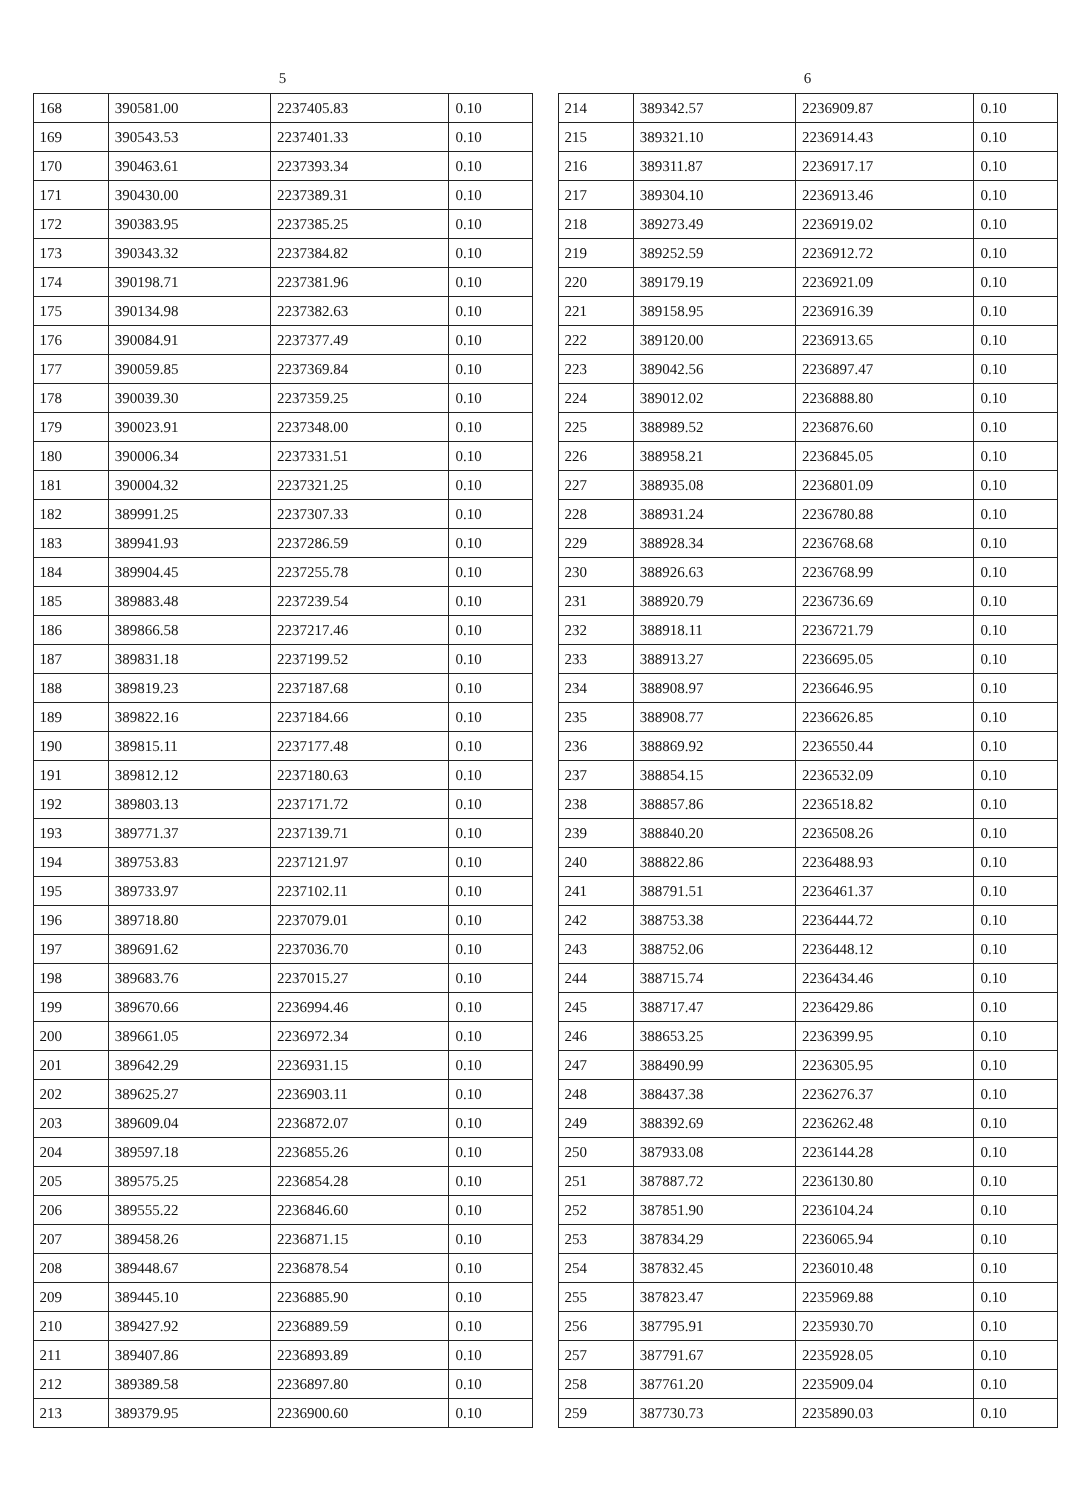5
| 168 | 390581.00 | 2237405.83 | 0.10 |
| 169 | 390543.53 | 2237401.33 | 0.10 |
| 170 | 390463.61 | 2237393.34 | 0.10 |
| 171 | 390430.00 | 2237389.31 | 0.10 |
| 172 | 390383.95 | 2237385.25 | 0.10 |
| 173 | 390343.32 | 2237384.82 | 0.10 |
| 174 | 390198.71 | 2237381.96 | 0.10 |
| 175 | 390134.98 | 2237382.63 | 0.10 |
| 176 | 390084.91 | 2237377.49 | 0.10 |
| 177 | 390059.85 | 2237369.84 | 0.10 |
| 178 | 390039.30 | 2237359.25 | 0.10 |
| 179 | 390023.91 | 2237348.00 | 0.10 |
| 180 | 390006.34 | 2237331.51 | 0.10 |
| 181 | 390004.32 | 2237321.25 | 0.10 |
| 182 | 389991.25 | 2237307.33 | 0.10 |
| 183 | 389941.93 | 2237286.59 | 0.10 |
| 184 | 389904.45 | 2237255.78 | 0.10 |
| 185 | 389883.48 | 2237239.54 | 0.10 |
| 186 | 389866.58 | 2237217.46 | 0.10 |
| 187 | 389831.18 | 2237199.52 | 0.10 |
| 188 | 389819.23 | 2237187.68 | 0.10 |
| 189 | 389822.16 | 2237184.66 | 0.10 |
| 190 | 389815.11 | 2237177.48 | 0.10 |
| 191 | 389812.12 | 2237180.63 | 0.10 |
| 192 | 389803.13 | 2237171.72 | 0.10 |
| 193 | 389771.37 | 2237139.71 | 0.10 |
| 194 | 389753.83 | 2237121.97 | 0.10 |
| 195 | 389733.97 | 2237102.11 | 0.10 |
| 196 | 389718.80 | 2237079.01 | 0.10 |
| 197 | 389691.62 | 2237036.70 | 0.10 |
| 198 | 389683.76 | 2237015.27 | 0.10 |
| 199 | 389670.66 | 2236994.46 | 0.10 |
| 200 | 389661.05 | 2236972.34 | 0.10 |
| 201 | 389642.29 | 2236931.15 | 0.10 |
| 202 | 389625.27 | 2236903.11 | 0.10 |
| 203 | 389609.04 | 2236872.07 | 0.10 |
| 204 | 389597.18 | 2236855.26 | 0.10 |
| 205 | 389575.25 | 2236854.28 | 0.10 |
| 206 | 389555.22 | 2236846.60 | 0.10 |
| 207 | 389458.26 | 2236871.15 | 0.10 |
| 208 | 389448.67 | 2236878.54 | 0.10 |
| 209 | 389445.10 | 2236885.90 | 0.10 |
| 210 | 389427.92 | 2236889.59 | 0.10 |
| 211 | 389407.86 | 2236893.89 | 0.10 |
| 212 | 389389.58 | 2236897.80 | 0.10 |
| 213 | 389379.95 | 2236900.60 | 0.10 |
6
| 214 | 389342.57 | 2236909.87 | 0.10 |
| 215 | 389321.10 | 2236914.43 | 0.10 |
| 216 | 389311.87 | 2236917.17 | 0.10 |
| 217 | 389304.10 | 2236913.46 | 0.10 |
| 218 | 389273.49 | 2236919.02 | 0.10 |
| 219 | 389252.59 | 2236912.72 | 0.10 |
| 220 | 389179.19 | 2236921.09 | 0.10 |
| 221 | 389158.95 | 2236916.39 | 0.10 |
| 222 | 389120.00 | 2236913.65 | 0.10 |
| 223 | 389042.56 | 2236897.47 | 0.10 |
| 224 | 389012.02 | 2236888.80 | 0.10 |
| 225 | 388989.52 | 2236876.60 | 0.10 |
| 226 | 388958.21 | 2236845.05 | 0.10 |
| 227 | 388935.08 | 2236801.09 | 0.10 |
| 228 | 388931.24 | 2236780.88 | 0.10 |
| 229 | 388928.34 | 2236768.68 | 0.10 |
| 230 | 388926.63 | 2236768.99 | 0.10 |
| 231 | 388920.79 | 2236736.69 | 0.10 |
| 232 | 388918.11 | 2236721.79 | 0.10 |
| 233 | 388913.27 | 2236695.05 | 0.10 |
| 234 | 388908.97 | 2236646.95 | 0.10 |
| 235 | 388908.77 | 2236626.85 | 0.10 |
| 236 | 388869.92 | 2236550.44 | 0.10 |
| 237 | 388854.15 | 2236532.09 | 0.10 |
| 238 | 388857.86 | 2236518.82 | 0.10 |
| 239 | 388840.20 | 2236508.26 | 0.10 |
| 240 | 388822.86 | 2236488.93 | 0.10 |
| 241 | 388791.51 | 2236461.37 | 0.10 |
| 242 | 388753.38 | 2236444.72 | 0.10 |
| 243 | 388752.06 | 2236448.12 | 0.10 |
| 244 | 388715.74 | 2236434.46 | 0.10 |
| 245 | 388717.47 | 2236429.86 | 0.10 |
| 246 | 388653.25 | 2236399.95 | 0.10 |
| 247 | 388490.99 | 2236305.95 | 0.10 |
| 248 | 388437.38 | 2236276.37 | 0.10 |
| 249 | 388392.69 | 2236262.48 | 0.10 |
| 250 | 387933.08 | 2236144.28 | 0.10 |
| 251 | 387887.72 | 2236130.80 | 0.10 |
| 252 | 387851.90 | 2236104.24 | 0.10 |
| 253 | 387834.29 | 2236065.94 | 0.10 |
| 254 | 387832.45 | 2236010.48 | 0.10 |
| 255 | 387823.47 | 2235969.88 | 0.10 |
| 256 | 387795.91 | 2235930.70 | 0.10 |
| 257 | 387791.67 | 2235928.05 | 0.10 |
| 258 | 387761.20 | 2235909.04 | 0.10 |
| 259 | 387730.73 | 2235890.03 | 0.10 |